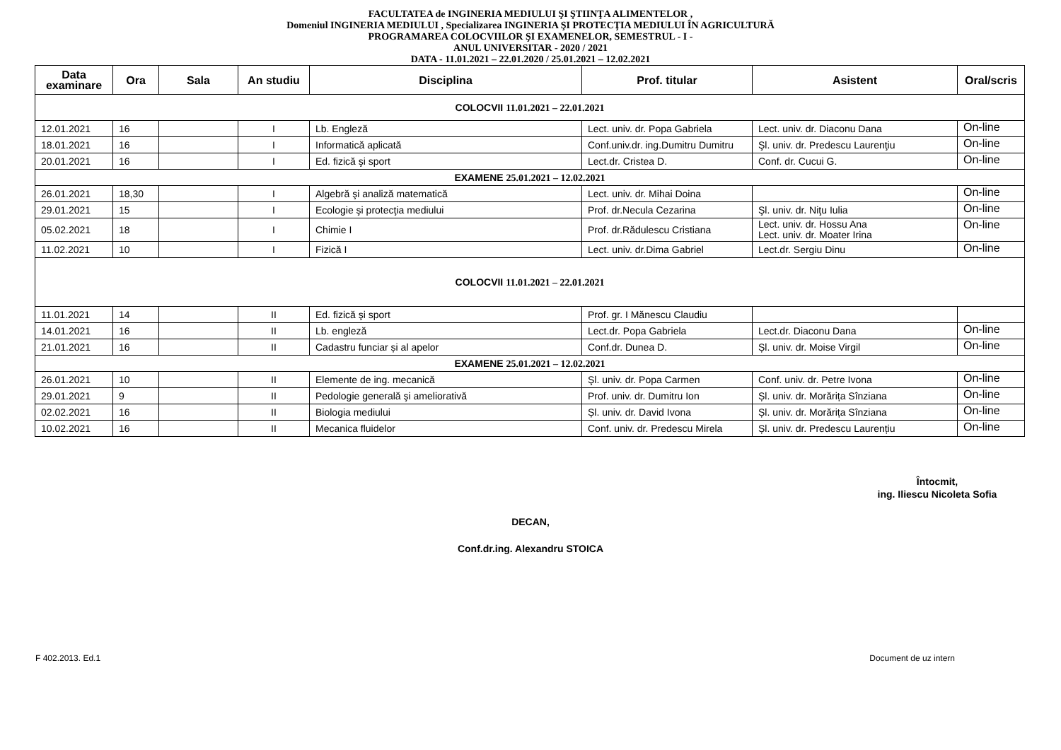FACULTATEA de INGINERIA MEDIULUI ŞI ŞTIINŢA ALIMENTELOR ,
Domeniul INGINERIA MEDIULUI , Specializarea INGINERIA ŞI PROTECŢIA MEDIULUI ÎN AGRICULTURĂ
PROGRAMAREA COLOCVIILOR ŞI EXAMENELOR, SEMESTRUL - I -
ANUL UNIVERSITAR - 2020 / 2021
DATA - 11.01.2021 – 22.01.2020 / 25.01.2021 – 12.02.2021
| Data examinare | Ora | Sala | An studiu | Disciplina | Prof. titular | Asistent | Oral/scris |
| --- | --- | --- | --- | --- | --- | --- | --- |
| COLOCVII 11.01.2021 – 22.01.2021 | | | | | | | |
| 12.01.2021 | 16 | | I | Lb. Engleză | Lect. univ. dr. Popa Gabriela | Lect. univ. dr. Diaconu Dana | On-line |
| 18.01.2021 | 16 | | I | Informatică aplicată | Conf.univ.dr. ing.Dumitru Dumitru | Şl. univ. dr. Predescu Laurenţiu | On-line |
| 20.01.2021 | 16 | | I | Ed. fizică şi sport | Lect.dr. Cristea D. | Conf. dr. Cucui G. | On-line |
| EXAMENE 25.01.2021 – 12.02.2021 | | | | | | | |
| 26.01.2021 | 18,30 | | I | Algebră şi analiză matematică | Lect. univ. dr. Mihai Doina | | On-line |
| 29.01.2021 | 15 | | I | Ecologie şi protecţia mediului | Prof. dr.Necula Cezarina | Şl. univ. dr. Niţu Iulia | On-line |
| 05.02.2021 | 18 | | I | Chimie I | Prof. dr.Rădulescu Cristiana | Lect. univ. dr. Hossu Ana Lect. univ. dr. Moater Irina | On-line |
| 11.02.2021 | 10 | | I | Fizică I | Lect. univ. dr.Dima Gabriel | Lect.dr. Sergiu Dinu | On-line |
| COLOCVII 11.01.2021 – 22.01.2021 | | | | | | | |
| 11.01.2021 | 14 | | II | Ed. fizică şi sport | Prof. gr. I Mănescu Claudiu | | |
| 14.01.2021 | 16 | | II | Lb. engleză | Lect.dr. Popa Gabriela | Lect.dr. Diaconu Dana | On-line |
| 21.01.2021 | 16 | | II | Cadastru funciar și al apelor | Conf.dr. Dunea D. | Șl. univ. dr. Moise Virgil | On-line |
| EXAMENE 25.01.2021 – 12.02.2021 | | | | | | | |
| 26.01.2021 | 10 | | II | Elemente de ing. mecanică | Şl. univ. dr. Popa Carmen | Conf. univ. dr. Petre Ivona | On-line |
| 29.01.2021 | 9 | | II | Pedologie generală şi ameliorativă | Prof. univ. dr. Dumitru Ion | Șl. univ. dr. Morărița Sînziana | On-line |
| 02.02.2021 | 16 | | II | Biologia mediului | Șl. univ. dr. David Ivona | Șl. univ. dr. Morărița Sînziana | On-line |
| 10.02.2021 | 16 | | II | Mecanica fluidelor | Conf. univ. dr. Predescu Mirela | Șl. univ. dr. Predescu Laurențiu | On-line |
Întocmit,
ing. Iliescu Nicoleta Sofia
DECAN,
Conf.dr.ing. Alexandru STOICA
F 402.2013. Ed.1 Document de uz intern